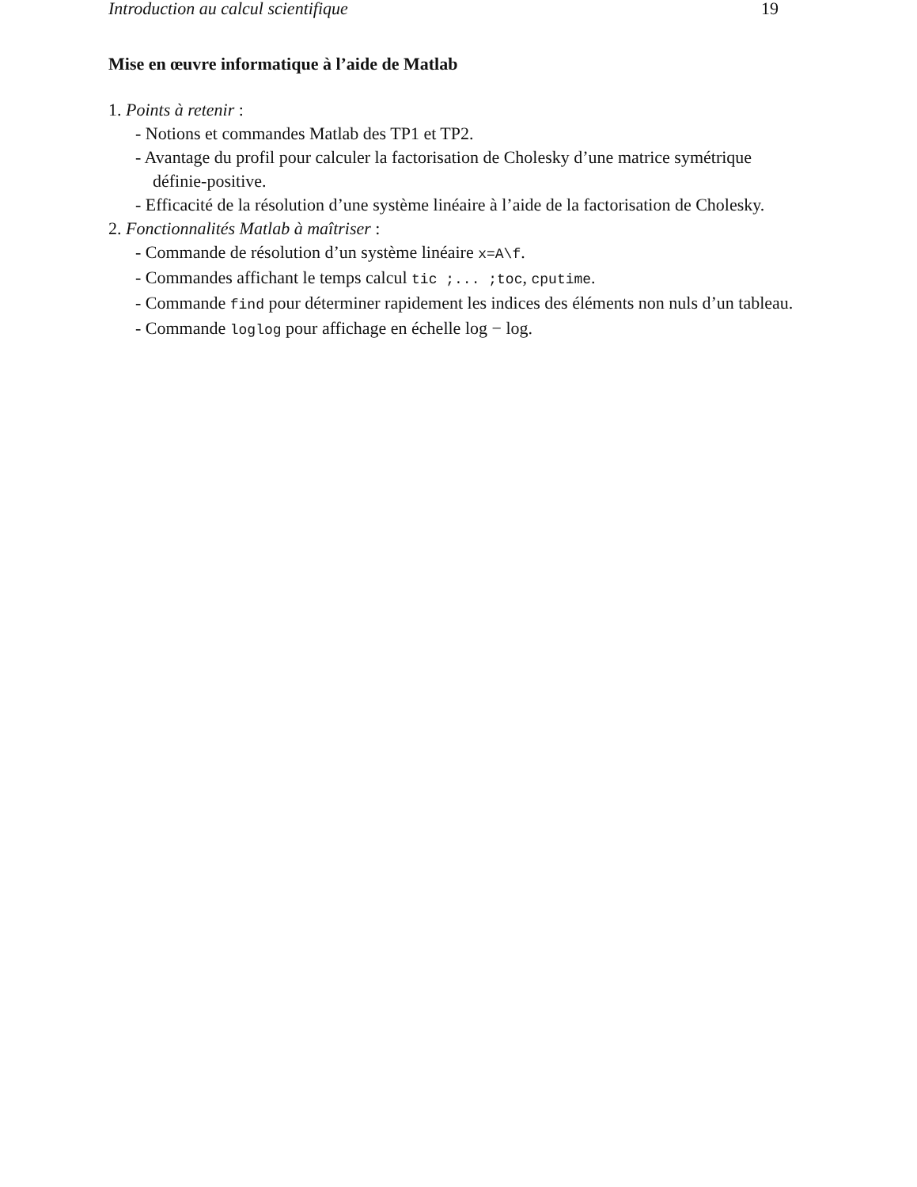Introduction au calcul scientifique 19
Mise en œuvre informatique à l’aide de Matlab
1. Points à retenir :
- Notions et commandes Matlab des TP1 et TP2.
- Avantage du profil pour calculer la factorisation de Cholesky d’une matrice symétrique définie-positive.
- Efficacité de la résolution d’une système linéaire à l’aide de la factorisation de Cholesky.
2. Fonctionnalités Matlab à maîtriser :
- Commande de résolution d’un système linéaire x=A\f.
- Commandes affichant le temps calcul tic ;... ;toc, cputime.
- Commande find pour déterminer rapidement les indices des éléments non nuls d’un tableau.
- Commande loglog pour affichage en échelle log − log.